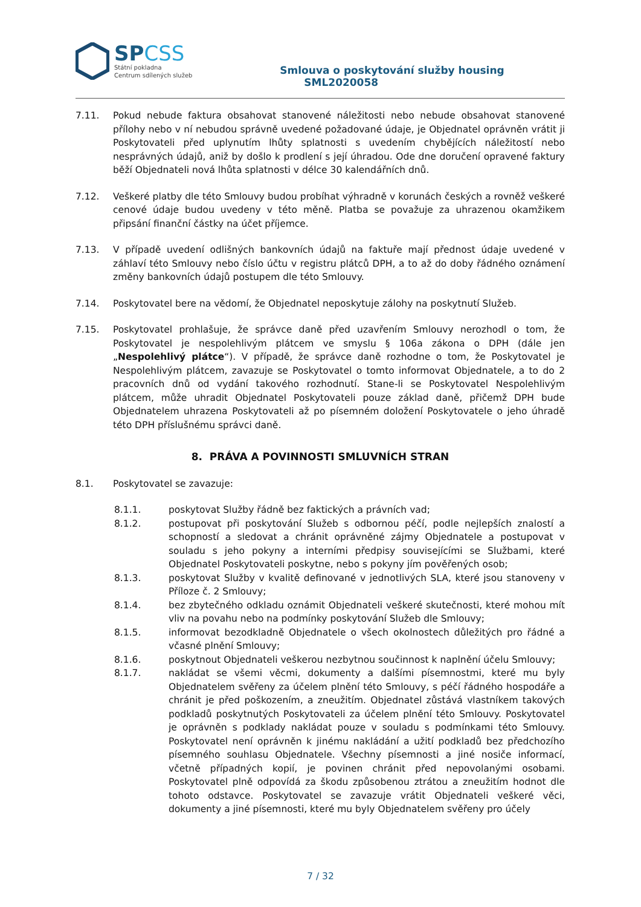SPCSS
Státní pokladna
Centrum sdílených služeb
Smlouva o poskytování služby housing SML2020058
7.11. Pokud nebude faktura obsahovat stanovené náležitosti nebo nebude obsahovat stanovené přílohy nebo v ní nebudou správně uvedené požadované údaje, je Objednatel oprávněn vrátit ji Poskytovateli před uplynutím lhůty splatnosti s uvedením chybějících náležitostí nebo nesprávných údajů, aniž by došlo k prodlení s její úhradou. Ode dne doručení opravené faktury běží Objednateli nová lhůta splatnosti v délce 30 kalendářních dnů.
7.12. Veškeré platby dle této Smlouvy budou probíhat výhradně v korunách českých a rovněž veškeré cenové údaje budou uvedeny v této měně. Platba se považuje za uhrazenou okamžikem připsání finanční částky na účet příjemce.
7.13. V případě uvedení odlišných bankovních údajů na faktuře mají přednost údaje uvedené v záhlaví této Smlouvy nebo číslo účtu v registru plátců DPH, a to až do doby řádného oznámení změny bankovních údajů postupem dle této Smlouvy.
7.14. Poskytovatel bere na vědomí, že Objednatel neposkytuje zálohy na poskytnutí Služeb.
7.15. Poskytovatel prohlašuje, že správce daně před uzavřením Smlouvy nerozhodl o tom, že Poskytovatel je nespolehlivým plátcem ve smyslu § 106a zákona o DPH (dále jen „Nespolehlivý plátce“). V případě, že správce daně rozhodne o tom, že Poskytovatel je Nespolehlivým plátcem, zavazuje se Poskytovatel o tomto informovat Objednatele, a to do 2 pracovních dnů od vydání takového rozhodnutí. Stane-li se Poskytovatel Nespolehlivým plátcem, může uhradit Objednatel Poskytovateli pouze základ daně, přičemž DPH bude Objednatelem uhrazena Poskytovateli až po písemném doložení Poskytovatele o jeho úhradě této DPH příslušnému správci daně.
8. PRÁVA A POVINNOSTI SMLUVNÍCH STRAN
8.1. Poskytovatel se zavazuje:
8.1.1. poskytovat Služby řádně bez faktických a právních vad;
8.1.2. postupovat při poskytování Služeb s odbornou péčí, podle nejlepších znalostí a schopností a sledovat a chránit oprávněné zájmy Objednatele a postupovat v souladu s jeho pokyny a interními předpisy souvisejícími se Službami, které Objednatel Poskytovateli poskytne, nebo s pokyny jím pověřených osob;
8.1.3. poskytovat Služby v kvalitě definované v jednotlivých SLA, které jsou stanoveny v Příloze č. 2 Smlouvy;
8.1.4. bez zbytečného odkladu oznámit Objednateli veškeré skutečnosti, které mohou mít vliv na povahu nebo na podmínky poskytování Služeb dle Smlouvy;
8.1.5. informovat bezodkladně Objednatele o všech okolnostech důležitých pro řádné a včasné plnění Smlouvy;
8.1.6. poskytnout Objednateli veškerou nezbytnou součinnost k naplnění účelu Smlouvy;
8.1.7. nakládat se všemi věcmi, dokumenty a dalšími písemnostmi, které mu byly Objednatelem svěřeny za účelem plnění této Smlouvy, s péčí řádného hospodáře a chránit je před poškozením, a zneužitím. Objednatel zůstává vlastníkem takových podkladů poskytnutých Poskytovateli za účelem plnění této Smlouvy. Poskytovatel je oprávněn s podklady nakládat pouze v souladu s podmínkami této Smlouvy. Poskytovatel není oprávněn k jinému nakládání a užití podkladů bez předchozího písemného souhlasu Objednatele. Všechny písemnosti a jiné nosiče informací, včetně případných kopií, je povinen chránit před nepovolanými osobami. Poskytovatel plně odpovídá za škodu způsobenou ztrátou a zneužitím hodnot dle tohoto odstavce. Poskytovatel se zavazuje vrátit Objednateli veškeré věci, dokumenty a jiné písemnosti, které mu byly Objednatelem svěřeny pro účely
7 / 32